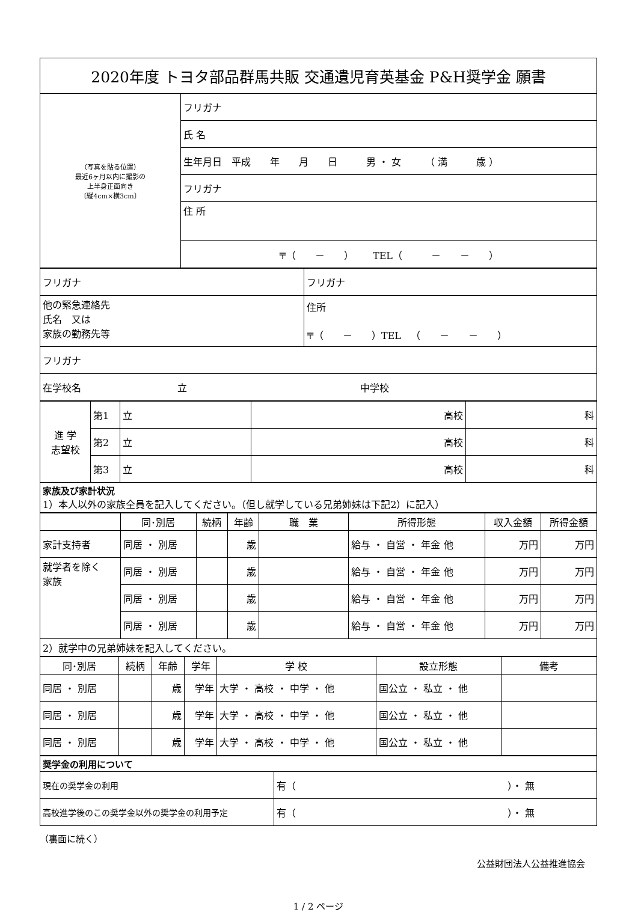| 2020年度 トヨタ部品群馬共販 交通遺児育英基金 P&H奨学金 願書 | |
| （写真を貼る位置） 最近6ヶ月以内に撮影の 上半身正面向き 〔縦4cm×横3cm〕 | フリガナ |
| | 氏 名 |
| | 生年月日 平成 年 月 日 男 ・ 女 （ 満 歳 ） |
| | フリガナ |
| | 住 所 |
| | 〒（ － ） TEL（ － － ） |
| フリガナ | フリガナ |
| 他の緊急連絡先 氏名 又は 家族の勤務先等 | 住所 〒（ － ）TEL （ － － ） |
| フリガナ | |
| 在学校名 立 中学校 | |
| 進 学 志望校 | 第1 | 立 | 高校 | 科 |
| | 第2 | 立 | 高校 | 科 |
| | 第3 | 立 | 高校 | 科 |
| 家族及び家計状況 1）本人以外の家族全員を記入してください。（但し就学している兄弟姉妹は下記2）に記入） | | | | |
| | 同･別居 | 続柄 | 年齢 | 職 業 | 所得形態 | 収入金額 | 所得金額 |
| --- | --- | --- | --- | --- | --- | --- | --- |
| 家計支持者 | 同居 ・ 別居 | | 歳 | | 給与 ・ 自営 ・ 年金 他 | 万円 | 万円 |
| 就学者を除く 家族 | 同居 ・ 別居 | | 歳 | | 給与 ・ 自営 ・ 年金 他 | 万円 | 万円 |
| | 同居 ・ 別居 | | 歳 | | 給与 ・ 自営 ・ 年金 他 | 万円 | 万円 |
| | 同居 ・ 別居 | | 歳 | | 給与 ・ 自営 ・ 年金 他 | 万円 | 万円 |
| 2）就学中の兄弟姉妹を記入してください。 | | | | | | | |
| 同･別居 | 続柄 | 年齢 | 学年 | 学 校 | 設立形態 | 備考 |
| --- | --- | --- | --- | --- | --- | --- |
| 同居 ・ 別居 | | 歳 | 学年 | 大学 ・ 高校 ・ 中学 ・ 他 | 国公立 ・ 私立 ・ 他 | |
| 同居 ・ 別居 | | 歳 | 学年 | 大学 ・ 高校 ・ 中学 ・ 他 | 国公立 ・ 私立 ・ 他 | |
| 同居 ・ 別居 | | 歳 | 学年 | 大学 ・ 高校 ・ 中学 ・ 他 | 国公立 ・ 私立 ・ 他 | |
| 奨学金の利用について | |
| 現在の奨学金の利用 | 有（ ）・ 無 |
| 高校進学後のこの奨学金以外の奨学金の利用予定 | 有（ ）・ 無 |
（裏面に続く）
公益財団法人公益推進協会
1 / 2 ページ